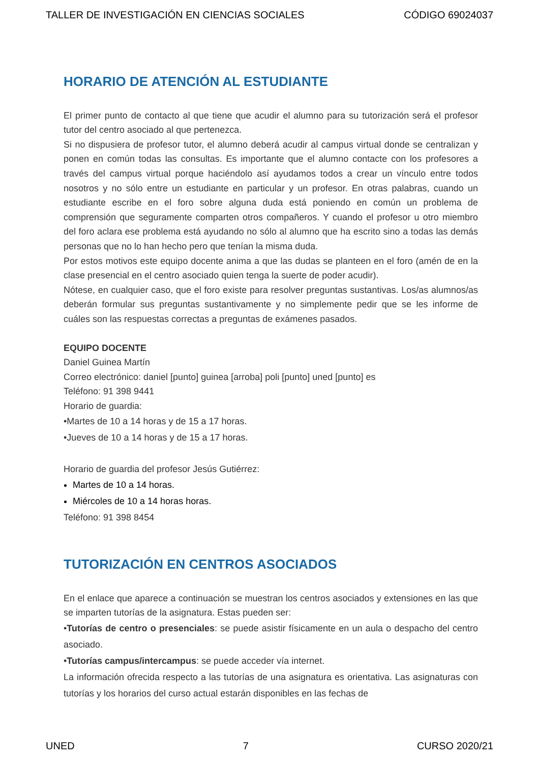TALLER DE INVESTIGACIÓN EN CIENCIAS SOCIALES CÓDIGO 69024037
HORARIO DE ATENCIÓN AL ESTUDIANTE
El primer punto de contacto al que tiene que acudir el alumno para su tutorización será el profesor tutor del centro asociado al que pertenezca.
Si no dispusiera de profesor tutor, el alumno deberá acudir al campus virtual donde se centralizan y ponen en común todas las consultas. Es importante que el alumno contacte con los profesores a través del campus virtual porque haciéndolo así ayudamos todos a crear un vínculo entre todos nosotros y no sólo entre un estudiante en particular y un profesor. En otras palabras, cuando un estudiante escribe en el foro sobre alguna duda está poniendo en común un problema de comprensión que seguramente comparten otros compañeros. Y cuando el profesor u otro miembro del foro aclara ese problema está ayudando no sólo al alumno que ha escrito sino a todas las demás personas que no lo han hecho pero que tenían la misma duda.
Por estos motivos este equipo docente anima a que las dudas se planteen en el foro (amén de en la clase presencial en el centro asociado quien tenga la suerte de poder acudir).
Nótese, en cualquier caso, que el foro existe para resolver preguntas sustantivas. Los/as alumnos/as deberán formular sus preguntas sustantivamente y no simplemente pedir que se les informe de cuáles son las respuestas correctas a preguntas de exámenes pasados.
EQUIPO DOCENTE
Daniel Guinea Martín
Correo electrónico: daniel [punto] guinea [arroba] poli [punto] uned [punto] es
Teléfono: 91 398 9441
Horario de guardia:
•Martes de 10 a 14 horas y de 15 a 17 horas.
•Jueves de 10 a 14 horas y de 15 a 17 horas.
Horario de guardia del profesor Jesús Gutiérrez:
Martes de 10 a 14 horas.
Miércoles de 10 a 14 horas horas.
Teléfono: 91 398 8454
TUTORIZACIÓN EN CENTROS ASOCIADOS
En el enlace que aparece a continuación se muestran los centros asociados y extensiones en las que se imparten tutorías de la asignatura. Estas pueden ser:
•Tutorías de centro o presenciales: se puede asistir físicamente en un aula o despacho del centro asociado.
•Tutorías campus/intercampus: se puede acceder vía internet.
La información ofrecida respecto a las tutorías de una asignatura es orientativa. Las asignaturas con tutorías y los horarios del curso actual estarán disponibles en las fechas de
UNED 7 CURSO 2020/21